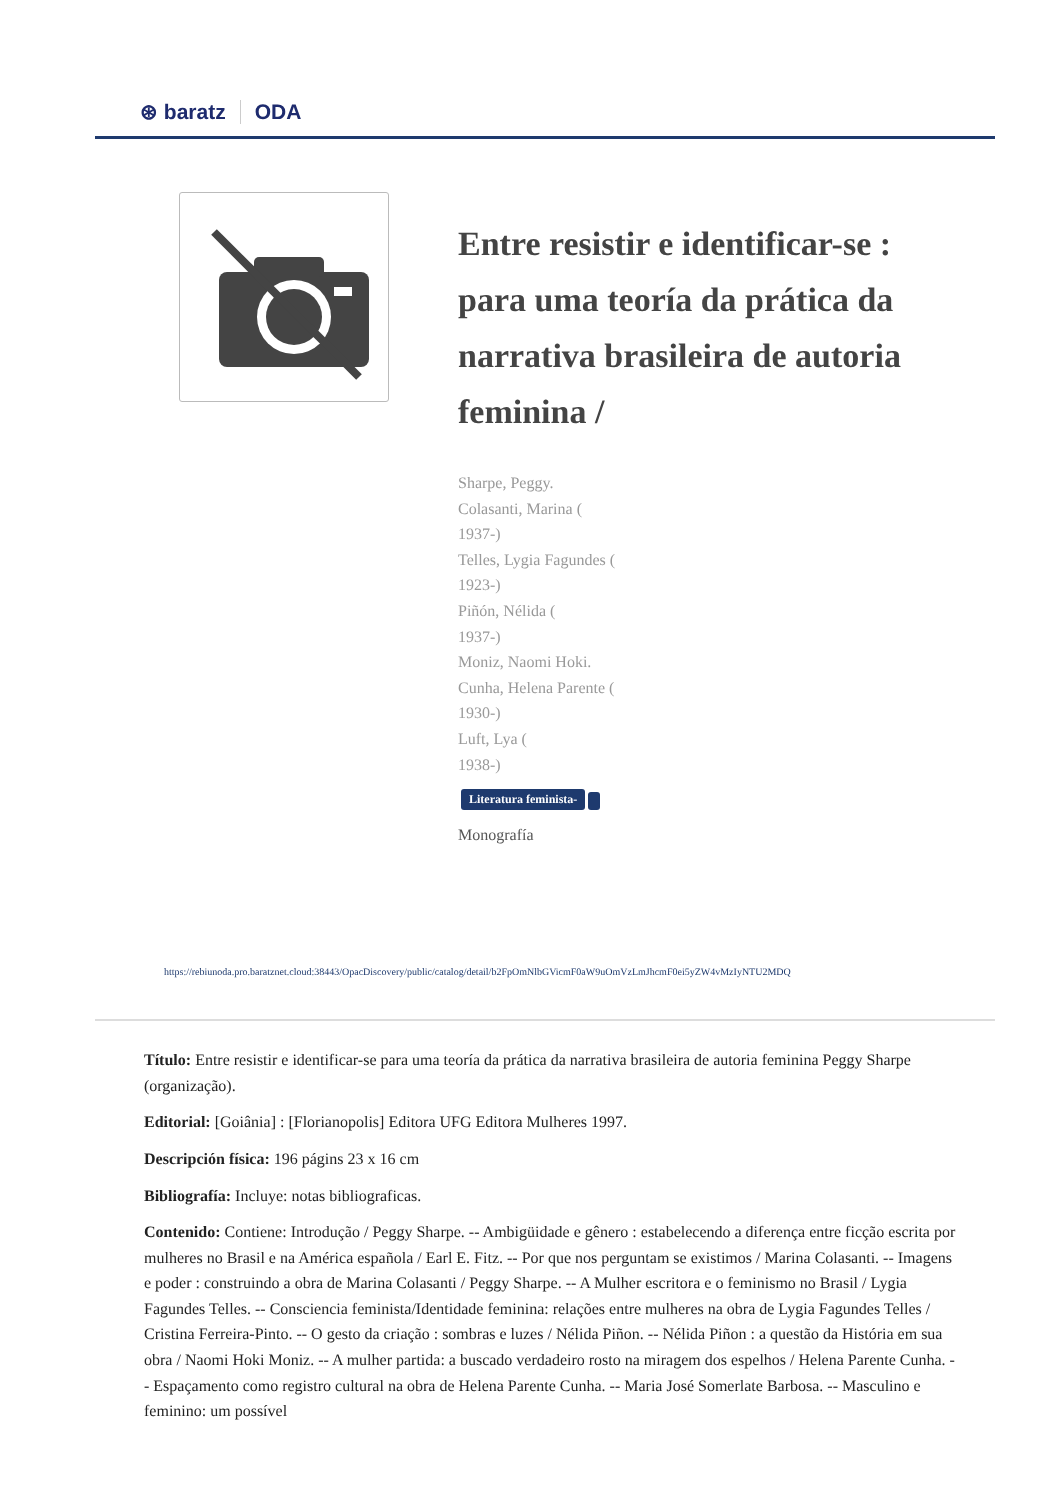⊛ baratz ODA
Entre resistir e identificar-se : para uma teoría da prática da narrativa brasileira de autoria feminina /
Sharpe, Peggy.
Colasanti, Marina (
1937-)
Telles, Lygia Fagundes (
1923-)
Piñón, Nélida (
1937-)
Moniz, Naomi Hoki.
Cunha, Helena Parente (
1930-)
Luft, Lya (
1938-)
Literatura feminista-
Monografía
https://rebiunoda.pro.baratznet.cloud:38443/OpacDiscovery/public/catalog/detail/b2FpOmNlbGVicmF0aW9uOmVzLmJhcmF0ei5yZW4vMzIyNTU2MDQ
Título: Entre resistir e identificar-se para uma teoría da prática da narrativa brasileira de autoria feminina Peggy Sharpe (organização).
Editorial: [Goiânia] : [Florianopolis] Editora UFG Editora Mulheres 1997.
Descripción física: 196 págins 23 x 16 cm
Bibliografía: Incluye: notas bibliograficas.
Contenido: Contiene: Introdução / Peggy Sharpe. -- Ambigüidade e gênero : estabelecendo a diferença entre ficção escrita por mulheres no Brasil e na América española / Earl E. Fitz. -- Por que nos perguntam se existimos / Marina Colasanti. -- Imagens e poder : construindo a obra de Marina Colasanti / Peggy Sharpe. -- A Mulher escritora e o feminismo no Brasil / Lygia Fagundes Telles. -- Consciencia feminista/Identidade feminina: relações entre mulheres na obra de Lygia Fagundes Telles / Cristina Ferreira-Pinto. -- O gesto da criação : sombras e luzes / Nélida Piñon. -- Nélida Piñon : a questão da História em sua obra / Naomi Hoki Moniz. -- A mulher partida: a buscado verdadeiro rosto na miragem dos espelhos / Helena Parente Cunha. -- Espaçamento como registro cultural na obra de Helena Parente Cunha. -- Maria José Somerlate Barbosa. -- Masculino e feminino: um possível